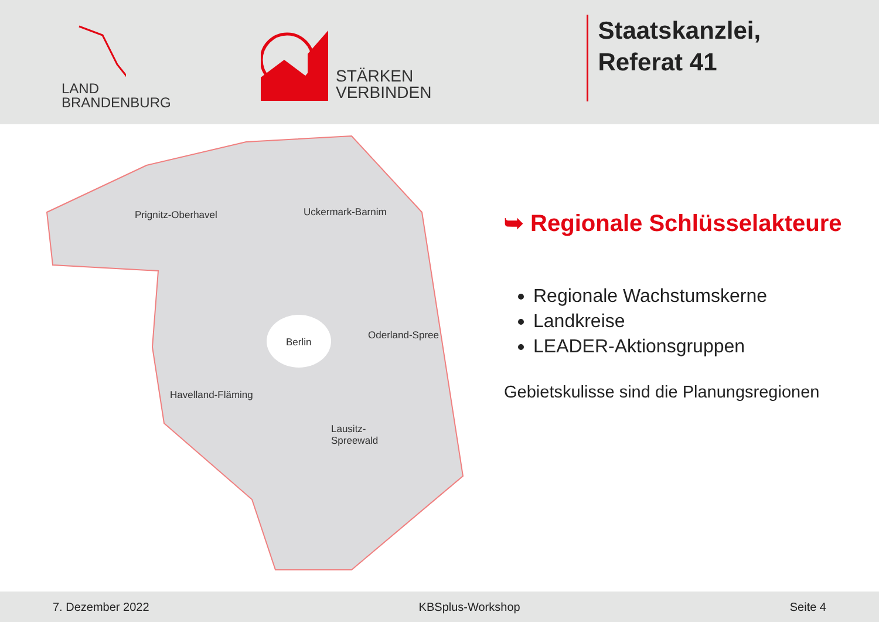LAND
BRANDENBURG
STÄRKEN
VERBINDEN
Staatskanzlei,
Referat 41
Prignitz-Oberhavel Uckermark-Barnim
Berlin
Oderland-Spree
Havelland-Fläming
Lausitz-
Spreewald
➥ Regionale Schlüsselakteure
Regionale Wachstumskerne
Landkreise
LEADER-Aktionsgruppen
Gebietskulisse sind die Planungsregionen
7. Dezember 2022 KBSplus-Workshop Seite 4